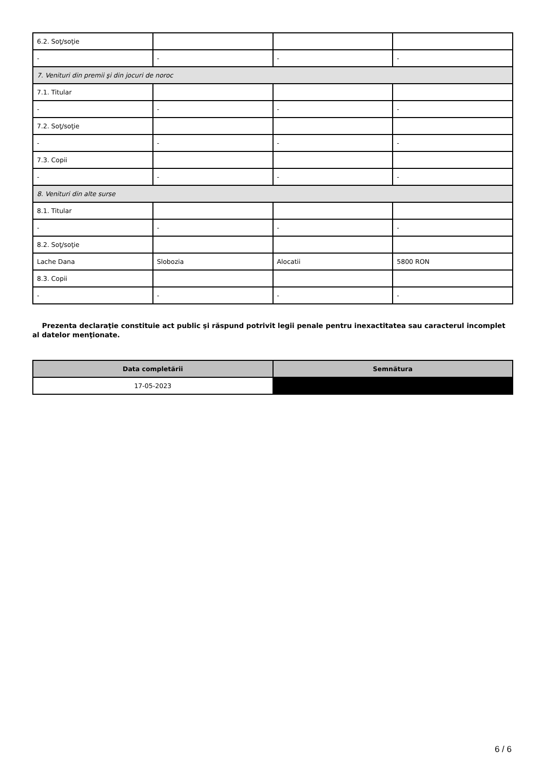| 6.2. Soţ/soţie | | | |
| - | - | - | - |
| 7. Venituri din premii şi din jocuri de noroc | | | |
| 7.1. Titular | | | |
| - | - | - | - |
| 7.2. Soţ/soţie | | | |
| - | - | - | - |
| 7.3. Copii | | | |
| - | - | - | - |
| 8. Venituri din alte surse | | | |
| 8.1. Titular | | | |
| - | - | - | - |
| 8.2. Soţ/soţie | | | |
| Lache Dana | Slobozia | Alocatii | 5800 RON |
| 8.3. Copii | | | |
| - | - | - | - |
Prezenta declaraţie constituie act public şi răspund potrivit legii penale pentru inexactitatea sau caracterul incomplet al datelor menţionate.
| Data completării | Semnătura |
| --- | --- |
| 17-05-2023 | |
6 / 6